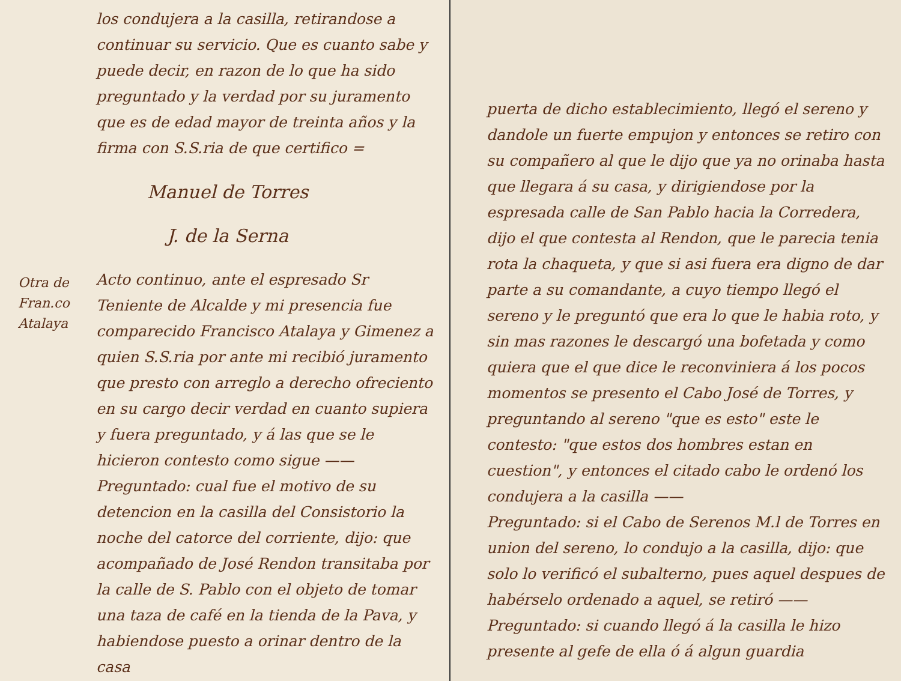los condujera a la casilla, retirandose a continuar su servicio. Que es cuanto sabe y puede decir, en razon de lo que ha sido preguntado y la verdad por su juramento que es de edad mayor de treinta años y la firma con S.S.ria de que certifico =
Manuel de Torres
J. de la Serna
Otra de Fran.co Atalaya
Acto continuo, ante el espresado Sr Teniente de Alcalde y mi presencia fue comparecido Francisco Atalaya y Gimenez a quien S.S.ria por ante mi recibió juramento que presto con arreglo a derecho ofreciento en su cargo decir verdad en cuanto supiera y fuera preguntado, y á las que se le hicieron contesto como sigue ——
Preguntado: cual fue el motivo de su detencion en la casilla del Consistorio la noche del catorce del corriente, dijo: que acompañado de José Rendon transitaba por la calle de S. Pablo con el objeto de tomar una taza de café en la tienda de la Pava, y habiendose puesto a orinar dentro de la casa
puerta de dicho establecimiento, llegó el sereno y dandole un fuerte empujon y entonces se retiro con su compañero al que le dijo que ya no orinaba hasta que llegara á su casa, y dirigiendose por la espresada calle de San Pablo hacia la Corredera, dijo el que contesta al Rendon, que le parecia tenia rota la chaqueta, y que si asi fuera era digno de dar parte a su comandante, a cuyo tiempo llegó el sereno y le preguntó que era lo que le habia roto, y sin mas razones le descargó una bofetada y como quiera que el que dice le reconviniera á los pocos momentos se presento el Cabo José de Torres, y preguntando al sereno "que es esto" este le contesto: "que estos dos hombres estan en cuestion", y entonces el citado cabo le ordenó los condujera a la casilla ——
Preguntado: si el Cabo de Serenos M.l de Torres en union del sereno, lo condujo a la casilla, dijo: que solo lo verificó el subalterno, pues aquel despues de habérselo ordenado a aquel, se retiró ——
Preguntado: si cuando llegó á la casilla le hizo presente al gefe de ella ó á algun guardia